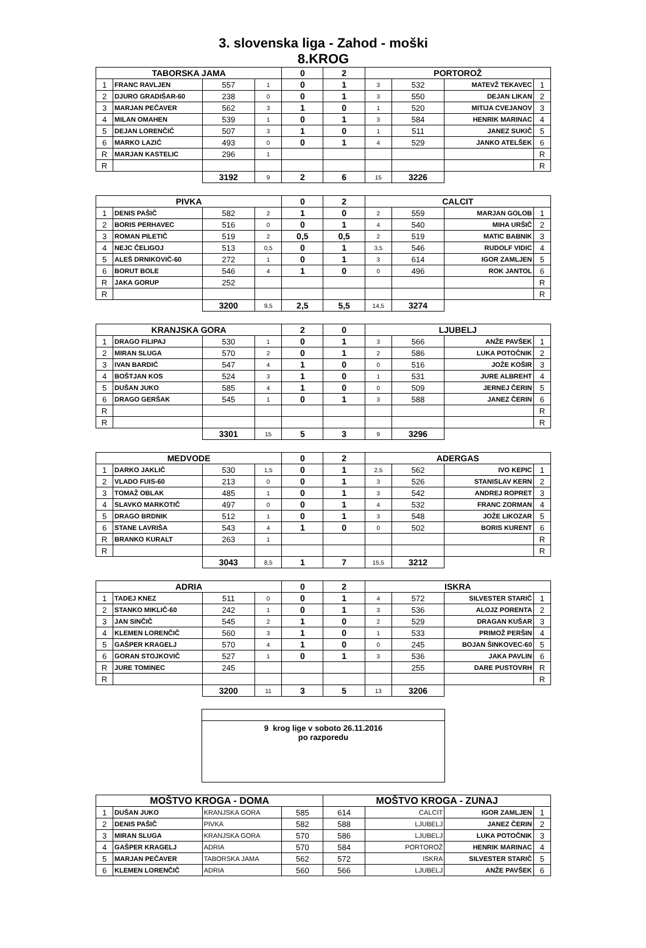3. slovenska liga - Zahod - moški
8.KROG
| TABORSKA JAMA | | | | 0 | 2 | PORTOROŽ | | | |
| --- | --- | --- | --- | --- | --- | --- | --- | --- | --- |
| 1 | FRANC RAVLJEN | 557 | 1 | 0 | 1 | 3 | 532 | MATEVŽ TEKAVEC | 1 |
| 2 | DJURO GRADIŠAR-60 | 238 | 0 | 0 | 1 | 3 | 550 | DEJAN LIKAN | 2 |
| 3 | MARJAN PEČAVER | 562 | 3 | 1 | 0 | 1 | 520 | MITIJA CVEJANOV | 3 |
| 4 | MILAN OMAHEN | 539 | 1 | 0 | 1 | 3 | 584 | HENRIK MARINAC | 4 |
| 5 | DEJAN LORENČIČ | 507 | 3 | 1 | 0 | 1 | 511 | JANEZ SUKIČ | 5 |
| 6 | MARKO LAZIĆ | 493 | 0 | 0 | 1 | 4 | 529 | JANKO ATELŠEK | 6 |
| R | MARJAN KASTELIC | 296 | 1 | | | | | | R |
| R | | | | | | | | | R |
| | | 3192 | 9 | 2 | 6 | 15 | 3226 | | |
| PIVKA | | | | 0 | 2 | CALCIT | | | |
| --- | --- | --- | --- | --- | --- | --- | --- | --- | --- |
| 1 | DENIS PAŠIČ | 582 | 2 | 1 | 0 | 2 | 559 | MARJAN GOLOB | 1 |
| 2 | BORIS PERHAVEC | 516 | 0 | 0 | 1 | 4 | 540 | MIHA URŠIČ | 2 |
| 3 | ROMAN PILETIČ | 519 | 2 | 0,5 | 0,5 | 2 | 519 | MATIC BABNIK | 3 |
| 4 | NEJC ČELIGOJ | 513 | 0,5 | 0 | 1 | 3,5 | 546 | RUDOLF VIDIC | 4 |
| 5 | ALEŠ DRNIKOVIČ-60 | 272 | 1 | 0 | 1 | 3 | 614 | IGOR ZAMLJEN | 5 |
| 6 | BORUT BOLE | 546 | 4 | 1 | 0 | 0 | 496 | ROK JANTOL | 6 |
| R | JAKA GORUP | 252 | | | | | | | R |
| R | | | | | | | | | R |
| | | 3200 | 9,5 | 2,5 | 5,5 | 14,5 | 3274 | | |
| KRANJSKA GORA | | | | 2 | 0 | LJUBELJ | | | |
| --- | --- | --- | --- | --- | --- | --- | --- | --- | --- |
| 1 | DRAGO FILIPAJ | 530 | 1 | 0 | 1 | 3 | 566 | ANŽE PAVŠEK | 1 |
| 2 | MIRAN SLUGA | 570 | 2 | 0 | 1 | 2 | 586 | LUKA POTOČNIK | 2 |
| 3 | IVAN BARDIĆ | 547 | 4 | 1 | 0 | 0 | 516 | JOŽE KOŠIR | 3 |
| 4 | BOŠTJAN KOS | 524 | 3 | 1 | 0 | 1 | 531 | JURE ALBREHT | 4 |
| 5 | DUŠAN JUKO | 585 | 4 | 1 | 0 | 0 | 509 | JERNEJ ČERIN | 5 |
| 6 | DRAGO GERŠAK | 545 | 1 | 0 | 1 | 3 | 588 | JANEZ ČERIN | 6 |
| R | | | | | | | | | R |
| R | | | | | | | | | R |
| | | 3301 | 15 | 5 | 3 | 9 | 3296 | | |
| MEDVODE | | | | 0 | 2 | ADERGAS | | | |
| --- | --- | --- | --- | --- | --- | --- | --- | --- | --- |
| 1 | DARKO JAKLIČ | 530 | 1,5 | 0 | 1 | 2,5 | 562 | IVO KEPIC | 1 |
| 2 | VLADO FUIS-60 | 213 | 0 | 0 | 1 | 3 | 526 | STANISLAV KERN | 2 |
| 3 | TOMAŽ OBLAK | 485 | 1 | 0 | 1 | 3 | 542 | ANDREJ ROPRET | 3 |
| 4 | SLAVKO MARKOTIČ | 497 | 0 | 0 | 1 | 4 | 532 | FRANC ZORMAN | 4 |
| 5 | DRAGO BRDNIK | 512 | 1 | 0 | 1 | 3 | 548 | JOŽE LIKOZAR | 5 |
| 6 | STANE LAVRIŠA | 543 | 4 | 1 | 0 | 0 | 502 | BORIS KURENT | 6 |
| R | BRANKO KURALT | 263 | 1 | | | | | | R |
| R | | | | | | | | | R |
| | | 3043 | 8,5 | 1 | 7 | 15,5 | 3212 | | |
| ADRIA | | | | 0 | 2 | ISKRA | | | |
| --- | --- | --- | --- | --- | --- | --- | --- | --- | --- |
| 1 | TADEJ KNEZ | 511 | 0 | 0 | 1 | 4 | 572 | SILVESTER STARIČ | 1 |
| 2 | STANKO MIKLIČ-60 | 242 | 1 | 0 | 1 | 3 | 536 | ALOJZ PORENTA | 2 |
| 3 | JAN SINČIČ | 545 | 2 | 1 | 0 | 2 | 529 | DRAGAN KUŠAR | 3 |
| 4 | KLEMEN LORENČIČ | 560 | 3 | 1 | 0 | 1 | 533 | PRIMOŽ PERŠIN | 4 |
| 5 | GAŠPER KRAGELJ | 570 | 4 | 1 | 0 | 0 | 245 | BOJAN ŠINKOVEC-60 | 5 |
| 6 | GORAN STOJKOVIČ | 527 | 1 | 0 | 1 | 3 | 536 | JAKA PAVLIN | 6 |
| R | JURE TOMINEC | 245 | | | | | 255 | DARE PUSTOVRH | R |
| R | | | | | | | | | R |
| | | 3200 | 11 | 3 | 5 | 13 | 3206 | | |
| 9 krog lige v soboto 26.11.2016 po razporedu |
| MOŠTVO KROGA - DOMA | | | | MOŠTVO KROGA - ZUNAJ | | | |
| --- | --- | --- | --- | --- | --- | --- | --- |
| 1 | DUŠAN JUKO | KRANJSKA GORA | 585 | 614 | CALCIT | IGOR ZAMLJEN | 1 |
| 2 | DENIS PAŠIČ | PIVKA | 582 | 588 | LJUBELJ | JANEZ ČERIN | 2 |
| 3 | MIRAN SLUGA | KRANJSKA GORA | 570 | 586 | LJUBELJ | LUKA POTOČNIK | 3 |
| 4 | GAŠPER KRAGELJ | ADRIA | 570 | 584 | PORTOROŽ | HENRIK MARINAC | 4 |
| 5 | MARJAN PEČAVER | TABORSKA JAMA | 562 | 572 | ISKRA | SILVESTER STARIČ | 5 |
| 6 | KLEMEN LORENČIČ | ADRIA | 560 | 566 | LJUBELJ | ANŽE PAVŠEK | 6 |